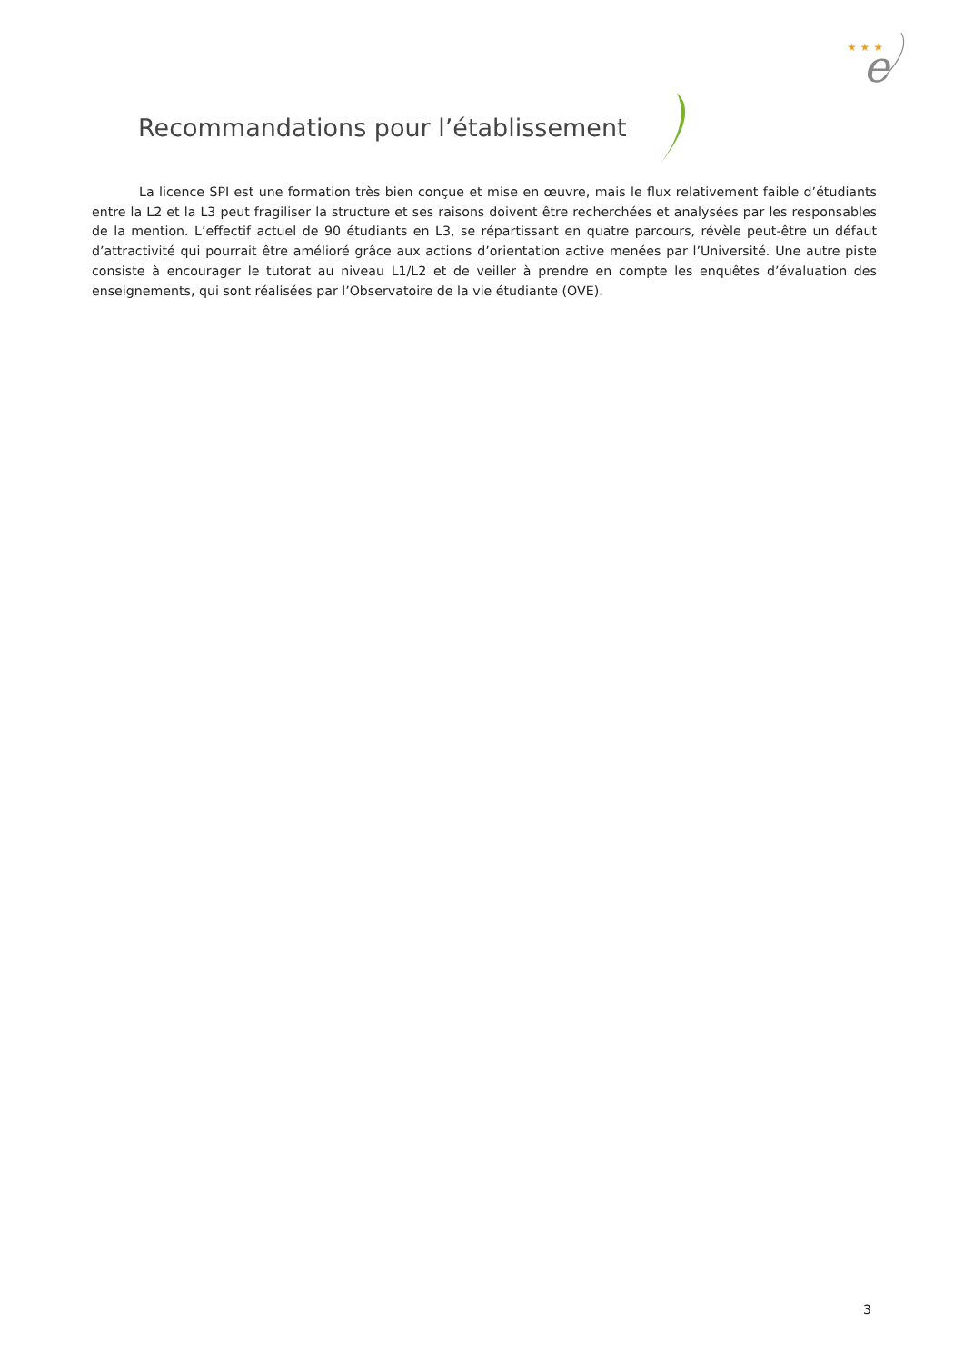★ ★ ★
e
Recommandations pour l’établissement
La licence SPI est une formation très bien conçue et mise en œuvre, mais le flux relativement faible d’étudiants entre la L2 et la L3 peut fragiliser la structure et ses raisons doivent être recherchées et analysées par les responsables de la mention. L’effectif actuel de 90 étudiants en L3, se répartissant en quatre parcours, révèle peut-être un défaut d’attractivité qui pourrait être amélioré grâce aux actions d’orientation active menées par l’Université. Une autre piste consiste à encourager le tutorat au niveau L1/L2 et de veiller à prendre en compte les enquêtes d’évaluation des enseignements, qui sont réalisées par l’Observatoire de la vie étudiante (OVE).
3